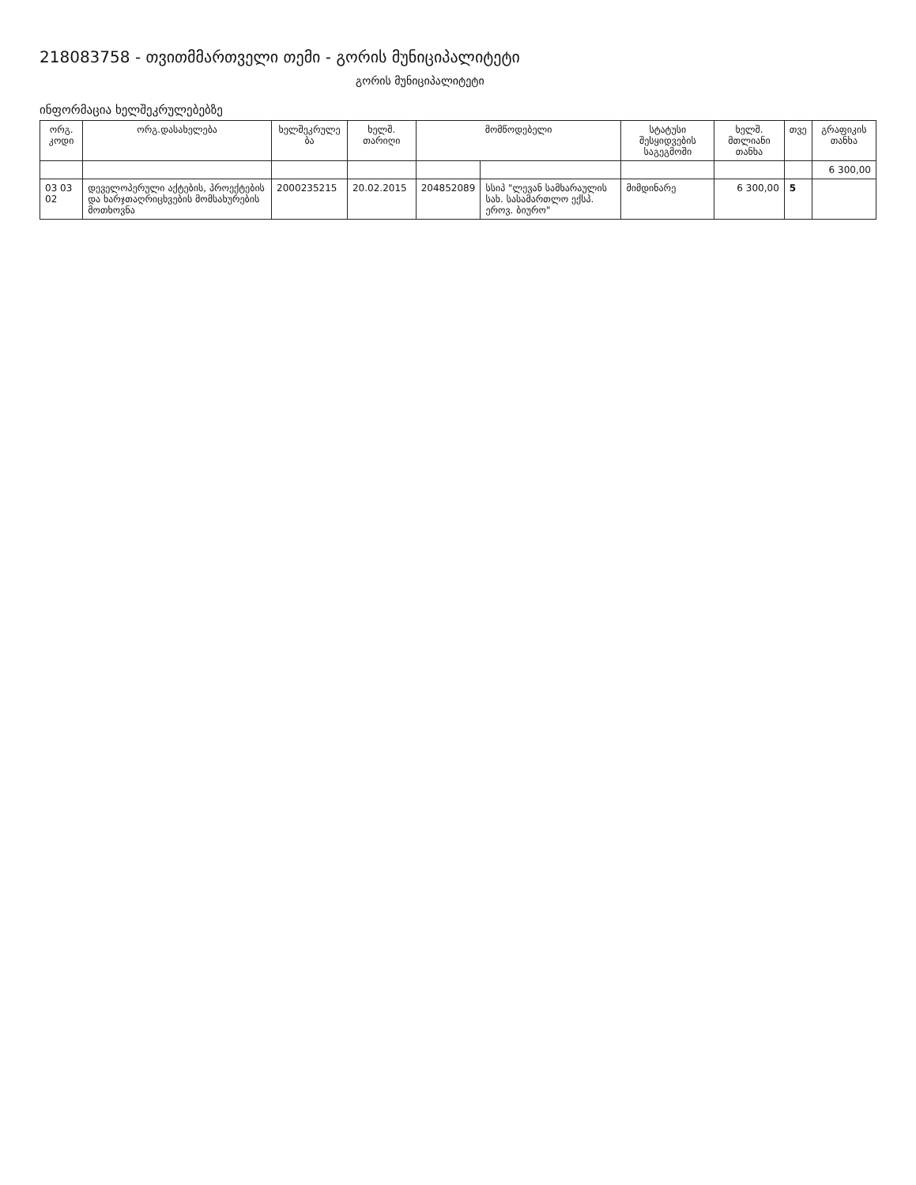218083758 - თვითმმართველი თემი - გორის მუნიციპალიტეტი
გორის მუნიციპალიტეტი
ინფორმაცია ხელშეკრულებებზე
| ორგ. კოდი | ორგ.დასახელება | ხელშეკრულე ბა | ხელშ. თარიღი | მომწოდებელი | | სტატუსი შესყიდვების საგეგმოში | ხელშ. მთლიანი თანხა | თვე | გრაფიკის თანხა |
| --- | --- | --- | --- | --- | --- | --- | --- | --- | --- |
| | | | | | | | | | 6 300,00 |
| 03 03 02 | დეველოპერული აქტების, პროექტების და ხარჯთაღრიცხვების მომსახურების მოთხოვნა | 2000235215 | 20.02.2015 | 204852089 | სსიპ "ლევან სამხარაულის სახ. სასამართლო ექსპ. ეროვ. ბიურო" | მიმდინარე | 6 300,00 | 5 | |